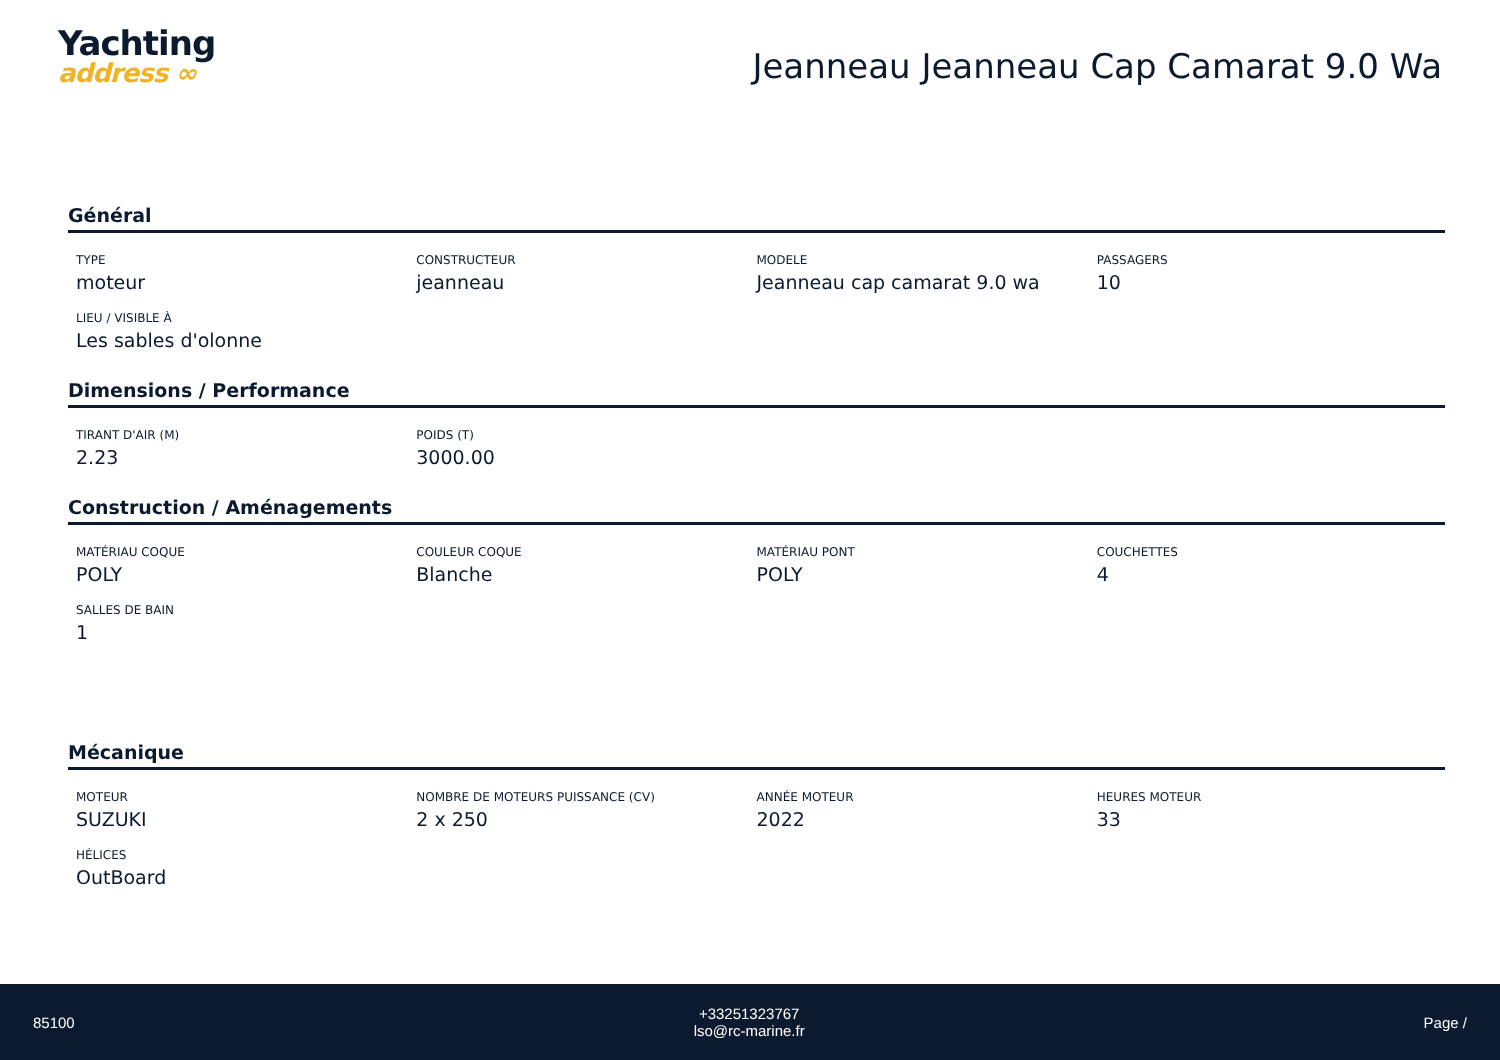Yachting
address ∞
Jeanneau Jeanneau Cap Camarat 9.0 Wa
Général
TYPE
moteur
CONSTRUCTEUR
jeanneau
MODELE
Jeanneau cap camarat 9.0 wa
PASSAGERS
10
LIEU / VISIBLE À
Les sables d'olonne
Dimensions / Performance
TIRANT D'AIR (M)
2.23
POIDS (T)
3000.00
Construction / Aménagements
MATÉRIAU COQUE
POLY
COULEUR COQUE
Blanche
MATÉRIAU PONT
POLY
COUCHETTES
4
SALLES DE BAIN
1
Mécanique
MOTEUR
SUZUKI
NOMBRE DE MOTEURS PUISSANCE (CV)
2 x 250
ANNÉE MOTEUR
2022
HEURES MOTEUR
33
HÉLICES
OutBoard
85100
+33251323767
lso@rc-marine.fr
Page /